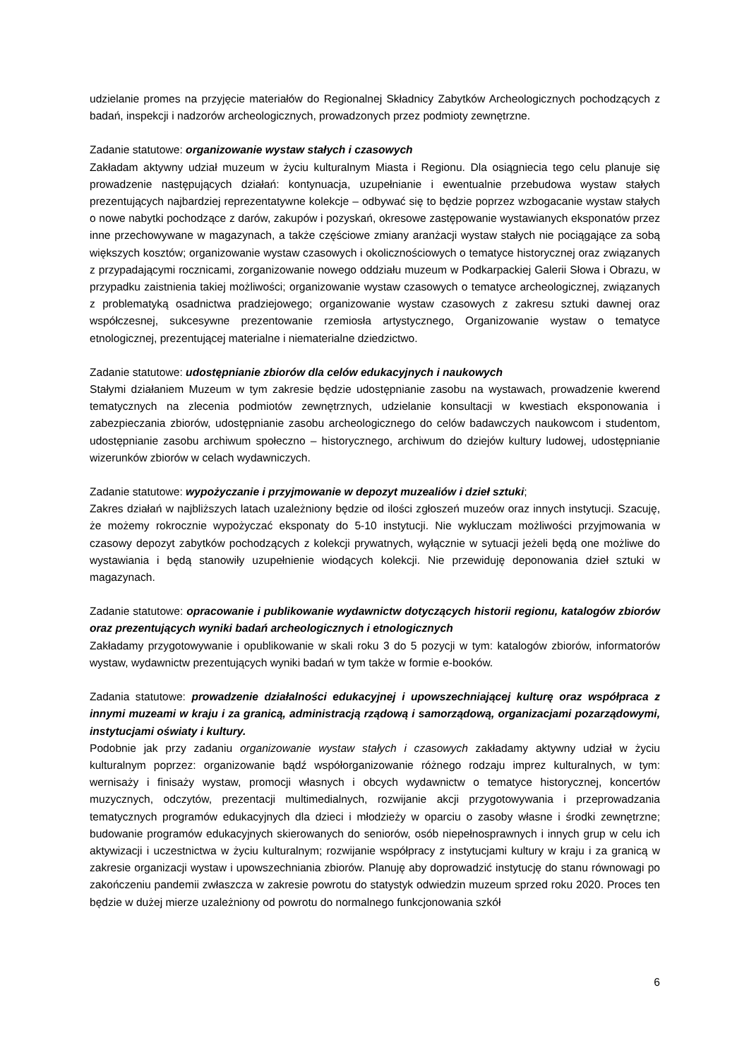udzielanie promes na przyjęcie materiałów do Regionalnej Składnicy Zabytków Archeologicznych pochodzących z badań, inspekcji i nadzorów archeologicznych, prowadzonych przez podmioty zewnętrzne.
Zadanie statutowe: organizowanie wystaw stałych i czasowych
Zakładam aktywny udział muzeum w życiu kulturalnym Miasta i Regionu. Dla osiągniecia tego celu planuje się prowadzenie następujących działań: kontynuacja, uzupełnianie i ewentualnie przebudowa wystaw stałych prezentujących najbardziej reprezentatywne kolekcje – odbywać się to będzie poprzez wzbogacanie wystaw stałych o nowe nabytki pochodzące z darów, zakupów i pozyskań, okresowe zastępowanie wystawianych eksponatów przez inne przechowywane w magazynach, a także częściowe zmiany aranżacji wystaw stałych nie pociągające za sobą większych kosztów; organizowanie wystaw czasowych i okolicznościowych o tematyce historycznej oraz związanych z przypadającymi rocznicami, zorganizowanie nowego oddziału muzeum w Podkarpackiej Galerii Słowa i Obrazu, w przypadku zaistnienia takiej możliwości; organizowanie wystaw czasowych o tematyce archeologicznej, związanych z problematyką osadnictwa pradziejowego; organizowanie wystaw czasowych z zakresu sztuki dawnej oraz współczesnej, sukcesywne prezentowanie rzemiosła artystycznego, Organizowanie wystaw o tematyce etnologicznej, prezentującej materialne i niematerialne dziedzictwo.
Zadanie statutowe: udostępnianie zbiorów dla celów edukacyjnych i naukowych
Stałymi działaniem Muzeum w tym zakresie będzie udostępnianie zasobu na wystawach, prowadzenie kwerend tematycznych na zlecenia podmiotów zewnętrznych, udzielanie konsultacji w kwestiach eksponowania i zabezpieczania zbiorów, udostępnianie zasobu archeologicznego do celów badawczych naukowcom i studentom, udostępnianie zasobu archiwum społeczno – historycznego, archiwum do dziejów kultury ludowej, udostępnianie wizerunków zbiorów w celach wydawniczych.
Zadanie statutowe: wypożyczanie i przyjmowanie w depozyt muzealiów i dzieł sztuki;
Zakres działań w najbliższych latach uzależniony będzie od ilości zgłoszeń muzeów oraz innych instytucji. Szacuję, że możemy rokrocznie wypożyczać eksponaty do 5-10 instytucji. Nie wykluczam możliwości przyjmowania w czasowy depozyt zabytków pochodzących z kolekcji prywatnych, wyłącznie w sytuacji jeżeli będą one możliwe do wystawiania i będą stanowiły uzupełnienie wiodących kolekcji. Nie przewiduję deponowania dzieł sztuki w magazynach.
Zadanie statutowe: opracowanie i publikowanie wydawnictw dotyczących historii regionu, katalogów zbiorów oraz prezentujących wyniki badań archeologicznych i etnologicznych
Zakładamy przygotowywanie i opublikowanie w skali roku 3 do 5 pozycji w tym: katalogów zbiorów, informatorów wystaw, wydawnictw prezentujących wyniki badań w tym także w formie e-booków.
Zadania statutowe: prowadzenie działalności edukacyjnej i upowszechniającej kulturę oraz współpraca z innymi muzeami w kraju i za granicą, administracją rządową i samorządową, organizacjami pozarządowymi, instytucjami oświaty i kultury.
Podobnie jak przy zadaniu organizowanie wystaw stałych i czasowych zakładamy aktywny udział w życiu kulturalnym poprzez: organizowanie bądź współorganizowanie różnego rodzaju imprez kulturalnych, w tym: wernisaży i finisaży wystaw, promocji własnych i obcych wydawnictw o tematyce historycznej, koncertów muzycznych, odczytów, prezentacji multimedialnych, rozwijanie akcji przygotowywania i przeprowadzania tematycznych programów edukacyjnych dla dzieci i młodzieży w oparciu o zasoby własne i środki zewnętrzne; budowanie programów edukacyjnych skierowanych do seniorów, osób niepełnosprawnych i innych grup w celu ich aktywizacji i uczestnictwa w życiu kulturalnym; rozwijanie współpracy z instytucjami kultury w kraju i za granicą w zakresie organizacji wystaw i upowszechniania zbiorów. Planuję aby doprowadzić instytucję do stanu równowagi po zakończeniu pandemii zwłaszcza w zakresie powrotu do statystyk odwiedzin muzeum sprzed roku 2020. Proces ten będzie w dużej mierze uzależniony od powrotu do normalnego funkcjonowania szkół
6